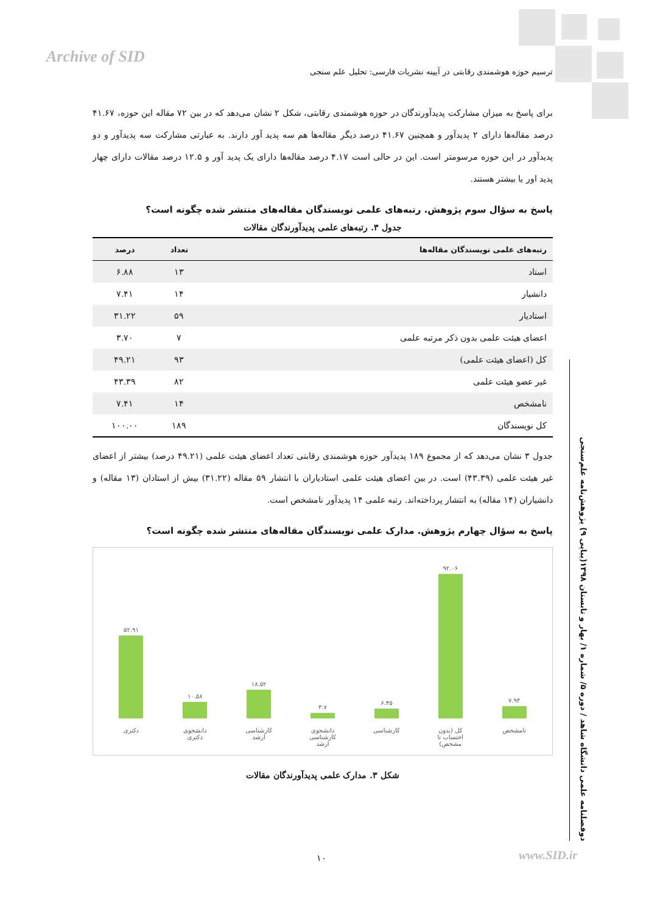Archive of SID
ترسیم حوزه هوشمندی رقابتی در آیینه نشریات فارسی: تحلیل علم سنجی
برای پاسخ به میزان مشارکت پدیدآورندگان در حوزه هوشمندی رقابتی، شکل ۲ نشان می‌دهد که در بین ۷۲ مقاله این حوزه، ۴۱.۶۷ درصد مقاله‌ها دارای ۲ پدیدآور و همچنین ۴۱.۶۷ درصد دیگر مقاله‌ها هم سه پدید آور دارند. به عبارتی مشارکت سه پدیدآور و دو پدیدآور در این حوزه مرسومتر است. این در حالی است ۴.۱۷ درصد مقاله‌ها دارای یک پدید آور و ۱۲.۵ درصد مقالات دارای چهار پدید اور یا بیشتر هستند.
پاسخ به سؤال سوم پژوهش. رتبه‌های علمی نویسندگان مقاله‌های منتشر شده چگونه است؟
جدول ۳. رتبه‌های علمی پدیدآورندگان مقالات
| رتبه‌های علمی نویسندگان مقاله‌ها | تعداد | درصد |
| --- | --- | --- |
| استاد | ۱۳ | ۶.۸۸ |
| دانشیار | ۱۴ | ۷.۴۱ |
| استادیار | ۵۹ | ۳۱.۲۲ |
| اعضای هیئت علمی بدون ذکر مرتبه علمی | ۷ | ۳.۷۰ |
| کل (اعضای هیئت علمی) | ۹۳ | ۴۹.۲۱ |
| غیر عضو هیئت علمی | ۸۲ | ۴۳.۳۹ |
| نامشخص | ۱۴ | ۷.۴۱ |
| کل نویسندگان | ۱۸۹ | ۱۰۰.۰۰ |
جدول ۳ نشان می‌دهد که از مجموع ۱۸۹ پدیدآور حوزه هوشمندی رقابتی تعداد اعضای هیئت علمی (۴۹.۲۱ درصد) بیشتر از اعضای غیر هیئت علمی (۴۳.۳۹) است. در بین اعضای هیئت علمی استادیاران با انتشار ۵۹ مقاله (۳۱.۲۲) بیش از استادان (۱۳ مقاله) و دانشیاران (۱۴ مقاله) به انتشار پرداخته‌اند. رتبه علمی ۱۴ پدیدآور نامشخص است.
پاسخ به سؤال چهارم پژوهش. مدارک علمی نویسندگان مقاله‌های منتشر شده چگونه است؟
۵۲.۹۱
دکتری
۱۰.۵۸
دانشجوی دکتری
۱۸.۵۲
کارشناسی ارشد
۳.۷
دانشجوی کارشناسی ارشد
۶.۳۵
کارشناسی
۹۲.۰۶
کل (بدون احتساب نا مشخص)
۷.۹۴
نامشخص
شکل ۳. مدارک علمی پدیدآورندگان مقالات
دوفصلنامه علمی دانشگاه شاهد / دوره ۵/ شماره ۱/ بهار و تابستان ۱۳۹۸(پیاپی ۹) پژوهش‌نامه علم‌سنجی
۱۰ www.SID.ir